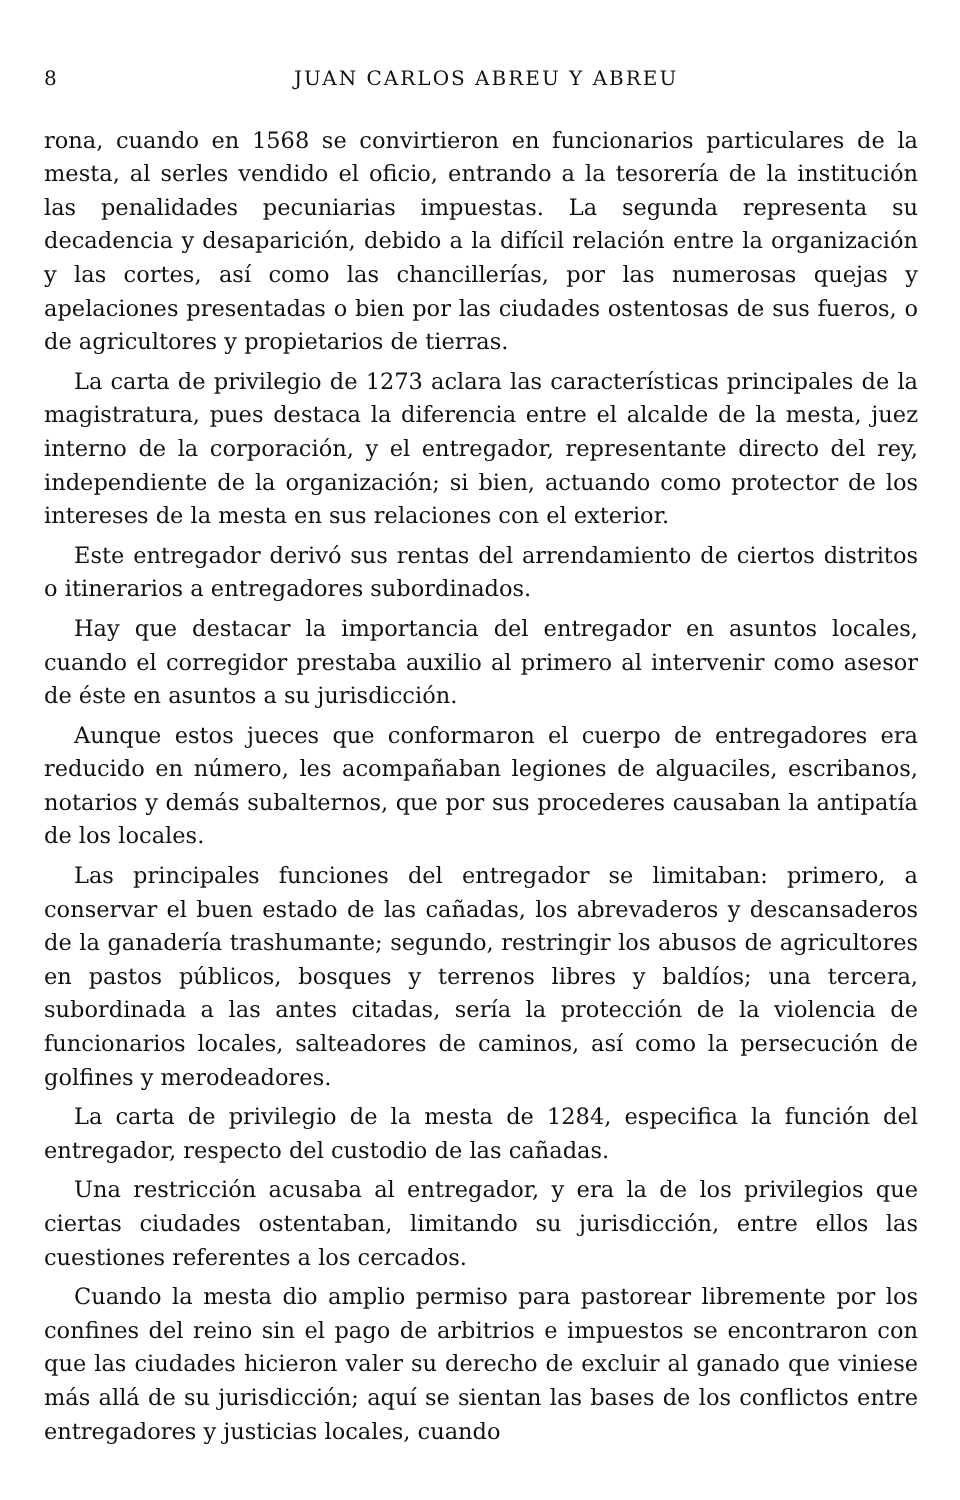8 JUAN CARLOS ABREU Y ABREU
rona, cuando en 1568 se convirtieron en funcionarios particulares de la mesta, al serles vendido el oficio, entrando a la tesorería de la institución las penalidades pecuniarias impuestas. La segunda representa su decadencia y desaparición, debido a la difícil relación entre la organización y las cortes, así como las chancillerías, por las numerosas quejas y apelaciones presentadas o bien por las ciudades ostentosas de sus fueros, o de agricultores y propietarios de tierras.
La carta de privilegio de 1273 aclara las características principales de la magistratura, pues destaca la diferencia entre el alcalde de la mesta, juez interno de la corporación, y el entregador, representante directo del rey, independiente de la organización; si bien, actuando como protector de los intereses de la mesta en sus relaciones con el exterior.
Este entregador derivó sus rentas del arrendamiento de ciertos distritos o itinerarios a entregadores subordinados.
Hay que destacar la importancia del entregador en asuntos locales, cuando el corregidor prestaba auxilio al primero al intervenir como asesor de éste en asuntos a su jurisdicción.
Aunque estos jueces que conformaron el cuerpo de entregadores era reducido en número, les acompañaban legiones de alguaciles, escribanos, notarios y demás subalternos, que por sus procederes causaban la antipatía de los locales.
Las principales funciones del entregador se limitaban: primero, a conservar el buen estado de las cañadas, los abrevaderos y descansaderos de la ganadería trashumante; segundo, restringir los abusos de agricultores en pastos públicos, bosques y terrenos libres y baldíos; una tercera, subordinada a las antes citadas, sería la protección de la violencia de funcionarios locales, salteadores de caminos, así como la persecución de golfines y merodeadores.
La carta de privilegio de la mesta de 1284, especifica la función del entregador, respecto del custodio de las cañadas.
Una restricción acusaba al entregador, y era la de los privilegios que ciertas ciudades ostentaban, limitando su jurisdicción, entre ellos las cuestiones referentes a los cercados.
Cuando la mesta dio amplio permiso para pastorear libremente por los confines del reino sin el pago de arbitrios e impuestos se encontraron con que las ciudades hicieron valer su derecho de excluir al ganado que viniese más allá de su jurisdicción; aquí se sientan las bases de los conflictos entre entregadores y justicias locales, cuando